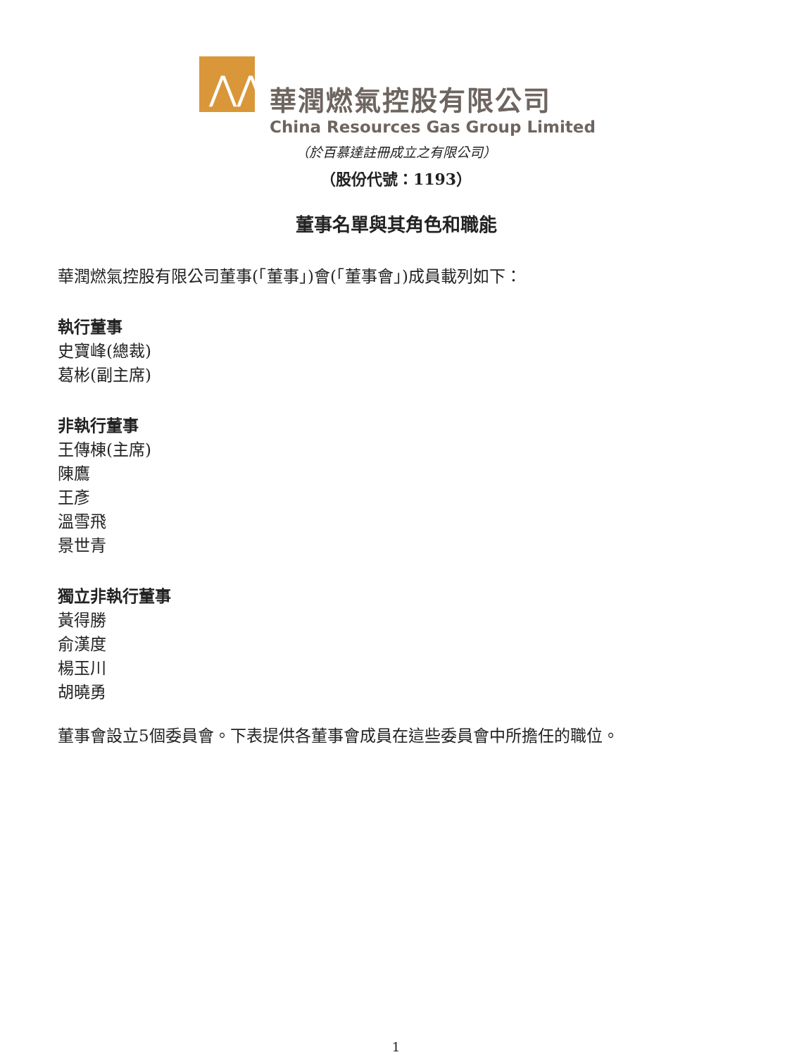⋀⋀
華潤燃氣控股有限公司
China Resources Gas Group Limited
（於百慕達註冊成立之有限公司）
（股份代號：1193）
董事名單與其角色和職能
華潤燃氣控股有限公司董事(「董事」)會(「董事會」)成員載列如下：
執行董事
史寶峰(總裁)
葛彬(副主席)
非執行董事
王傳棟(主席)
陳鷹
王彥
溫雪飛
景世青
獨立非執行董事
黃得勝
俞漢度
楊玉川
胡曉勇
董事會設立5個委員會。下表提供各董事會成員在這些委員會中所擔任的職位。
1